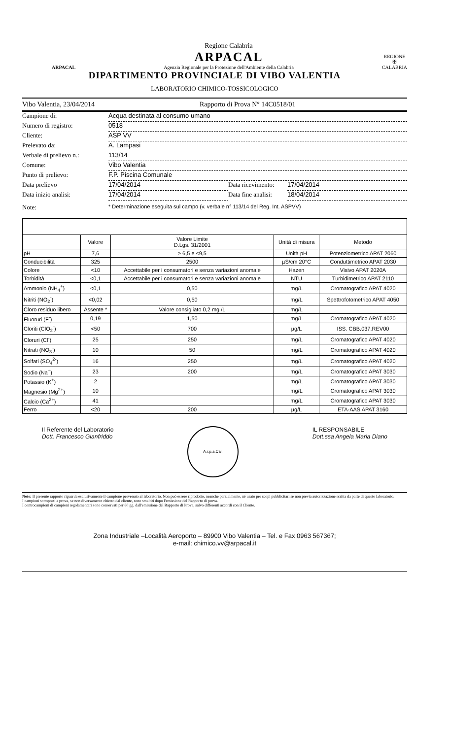ARPACAL
Regione Calabria
ARPACAL
Agenzia Regionale per la Protezione dell'Ambiente della Calabria
REGIONE
✠
CALABRIA
DIPARTIMENTO PROVINCIALE DI VIBO VALENTIA
LABORATORIO CHIMICO-TOSSICOLOGICO
Vibo Valentia, 23/04/2014 Rapporto di Prova N° 14C0518/01
Campione di: Acqua destinata al consumo umano
Numero di registro: 0518
Cliente: ASP VV
Prelevato da: A. Lampasi
Verbale di prelievo n.: 113/14
Comune: Vibo Valentia
Punto di prelievo: F.P. Piscina Comunale
Data prelievo 17/04/2014 Data ricevimento: 17/04/2014
Data inizio analisi: 17/04/2014 Data fine analisi: 18/04/2014
Note: * Determinazione eseguita sul campo (v. verbale n° 113/14 del Reg. Int. ASPVV)
| | Valore | Valore Limite D.Lgs. 31/2001 | Unità di misura | Metodo |
| --- | --- | --- | --- | --- |
| pH | 7,6 | ≥ 6,5 e ≤9,5 | Unità pH | Potenziometrico APAT 2060 |
| Conducibilità | 325 | 2500 | µS/cm 20°C | Conduttimetrico APAT 2030 |
| Colore | <10 | Accettabile per i consumatori e senza variazioni anomale | Hazen | Visivo APAT 2020A |
| Torbidità | <0,1 | Accettabile per i consumatori e senza variazioni anomale | NTU | Turbidimetrico APAT 2110 |
| Ammonio (NH<sub>4</sub><sup>+</sup>) | <0,1 | 0,50 | mg/L | Cromatografico APAT 4020 |
| Nitriti (NO<sub>2</sub><sup>-</sup>) | <0,02 | 0,50 | mg/L | Spettrofotometrico APAT 4050 |
| Cloro residuo libero | Assente * | Valore consigliato 0,2 mg /L | mg/L | |
| Fluoruri (F<sup>-</sup>) | 0,19 | 1,50 | mg/L | Cromatografico APAT 4020 |
| Cloriti (ClO<sub>2</sub><sup>-</sup>) | <50 | 700 | µg/L | ISS. CBB.037.REV00 |
| Cloruri (Cl<sup>-</sup>) | 25 | 250 | mg/L | Cromatografico APAT 4020 |
| Nitrati (NO<sub>3</sub><sup>-</sup>) | 10 | 50 | mg/L | Cromatografico APAT 4020 |
| Solfati (SO<sub>4</sub><sup>2-</sup>) | 16 | 250 | mg/L | Cromatografico APAT 4020 |
| Sodio (Na<sup>+</sup>) | 23 | 200 | mg/L | Cromatografico APAT 3030 |
| Potassio (K<sup>+</sup>) | 2 | | mg/L | Cromatografico APAT 3030 |
| Magnesio (Mg<sup>2+</sup>) | 10 | | mg/L | Cromatografico APAT 3030 |
| Calcio (Ca<sup>2+</sup>) | 41 | | mg/L | Cromatografico APAT 3030 |
| Ferro | <20 | 200 | µg/L | ETA-AAS APAT 3160 |
Il Referente del Laboratorio
Dott. Francesco Gianfriddo
A.r.p.a.Cal.
IL RESPONSABILE
Dott.ssa Angela Maria Diano
Note: Il presente rapporto riguarda esclusivamente il campione pervenuto al laboratorio. Non può essere riprodotto, neanche parzialmente, né usato per scopi pubblicitari se non previa autorizzazione scritta da parte di questo laboratorio.
I campioni sottoposti a prova, se non diversamente chiesto dal cliente, sono smaltiti dopo l'emissione del Rapporto di prova.
I controcampioni di campioni regolamentari sono conservati per 60 gg. dall'emissione del Rapporto di Prova, salvo differenti accordi con il Cliente.
Zona Industriale –Località Aeroporto – 89900 Vibo Valentia – Tel. e Fax 0963 567367;
e-mail: chimico.vv@arpacal.it